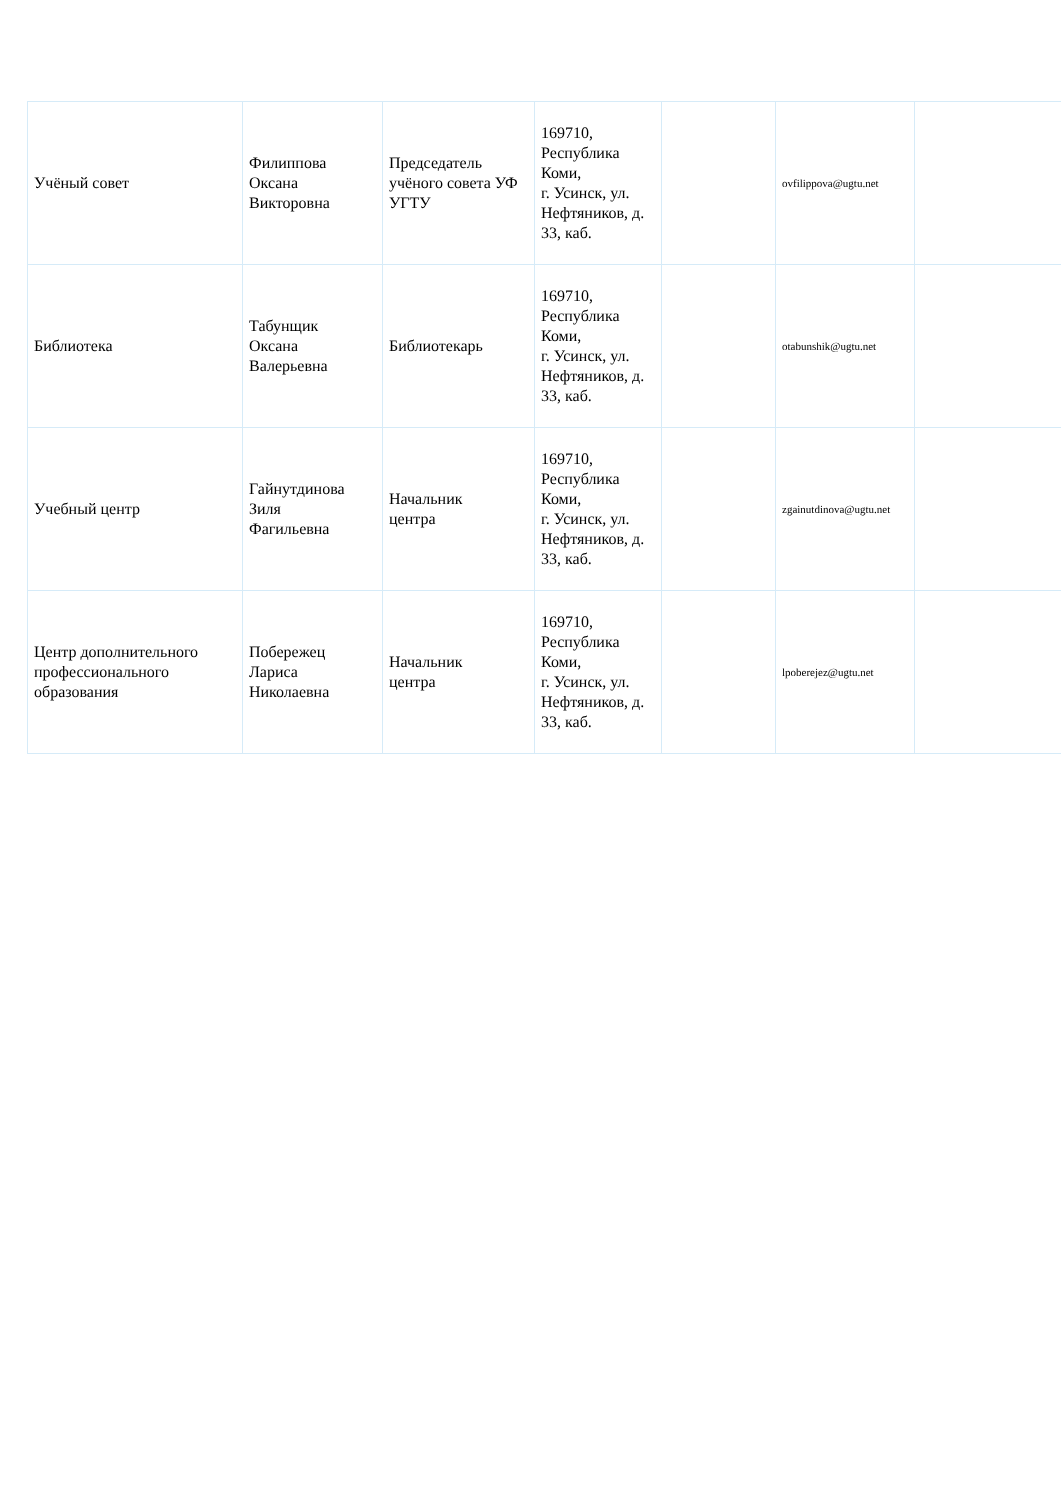| Учёный совет | Филиппова Оксана Викторовна | Председатель учёного совета УФ УГТУ | 169710, Республика Коми, г. Усинск, ул. Нефтяников, д. 33, каб. | | ovfilippova@ugtu.net | |
| Библиотека | Табунщик Оксана Валерьевна | Библиотекарь | 169710, Республика Коми, г. Усинск, ул. Нефтяников, д. 33, каб. | | otabunshik@ugtu.net | |
| Учебный центр | Гайнутдинова Зиля Фагильевна | Начальник центра | 169710, Республика Коми, г. Усинск, ул. Нефтяников, д. 33, каб. | | zgainutdinova@ugtu.net | |
| Центр дополнительного профессионального образования | Побережец Лариса Николаевна | Начальник центра | 169710, Республика Коми, г. Усинск, ул. Нефтяников, д. 33, каб. | | lpoberejez@ugtu.net | |